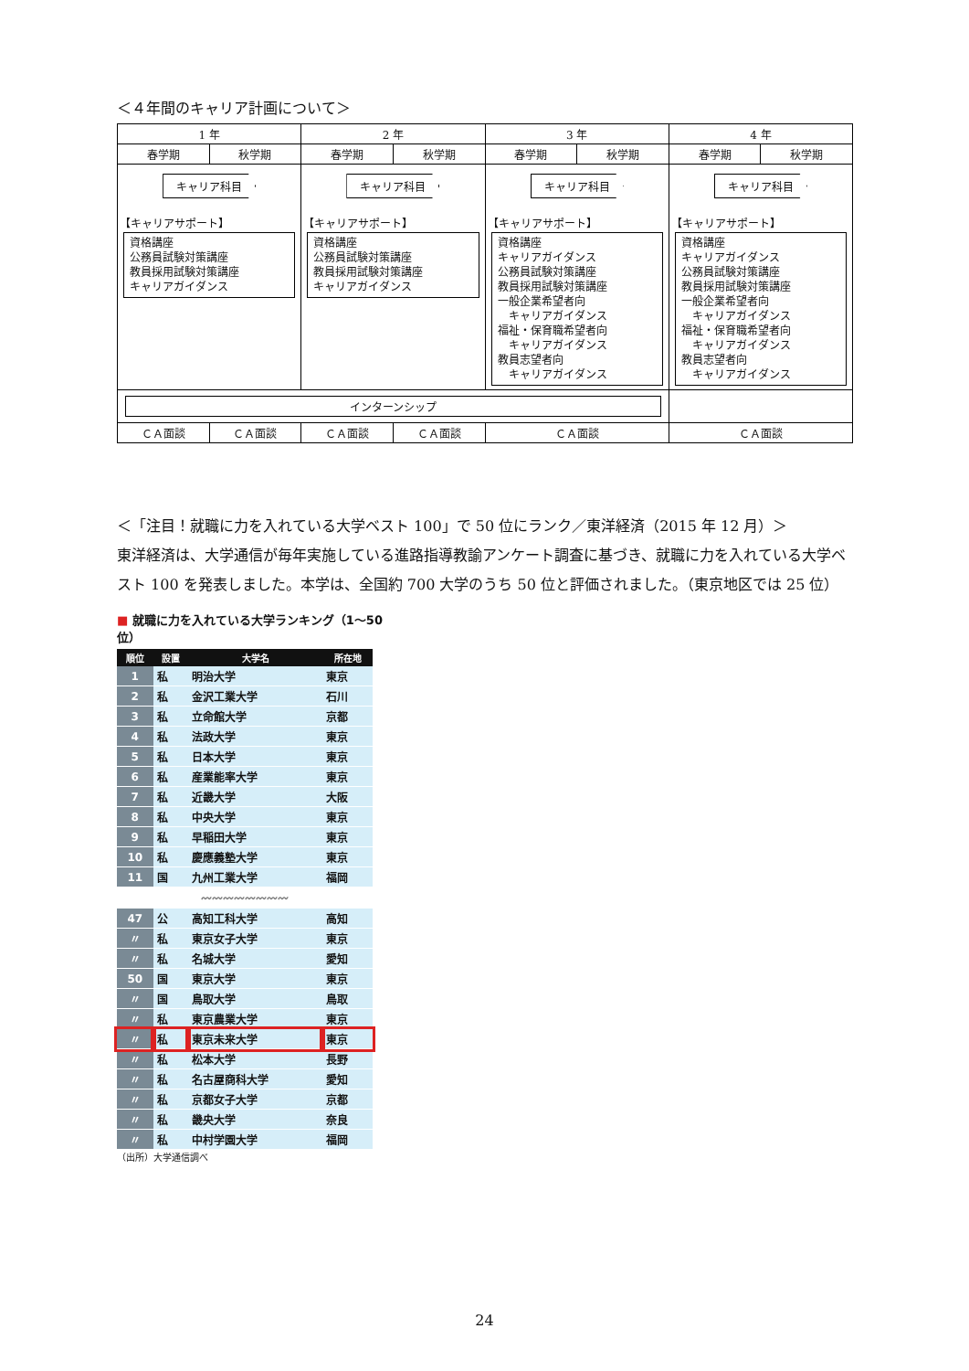＜４年間のキャリア計画について＞
| 1 年 | | 2 年 | | 3 年 | | 4 年 | |
| 春学期 | 秋学期 | 春学期 | 秋学期 | 春学期 | 秋学期 | 春学期 | 秋学期 |
| キャリア科目 【キャリアサポート】 資格講座 公務員試験対策講座 教員採用試験対策講座 キャリアガイダンス | | キャリア科目 【キャリアサポート】 資格講座 公務員試験対策講座 教員採用試験対策講座 キャリアガイダンス | | キャリア科目 【キャリアサポート】 資格講座 キャリアガイダンス 公務員試験対策講座 教員採用試験対策講座 一般企業希望者向 キャリアガイダンス 福祉・保育職希望者向 キャリアガイダンス 教員志望者向 キャリアガイダンス | | キャリア科目 【キャリアサポート】 資格講座 キャリアガイダンス 公務員試験対策講座 教員採用試験対策講座 一般企業希望者向 キャリアガイダンス 福祉・保育職希望者向 キャリアガイダンス 教員志望者向 キャリアガイダンス | |
| インターンシップ | | | | | | | |
| ＣＡ面談 | ＣＡ面談 | ＣＡ面談 | ＣＡ面談 | ＣＡ面談 | | ＣＡ面談 | |
＜「注目！就職に力を入れている大学ベスト 100」で 50 位にランク／東洋経済（2015 年 12 月）＞
東洋経済は、大学通信が毎年実施している進路指導教諭アンケート調査に基づき、就職に力を入れている大学ベスト 100 を発表しました。本学は、全国約 700 大学のうち 50 位と評価されました。（東京地区では 25 位）
■ 就職に力を入れている大学ランキング（1～50位）
| 順位 | 設置 | 大学名 | 所在地 |
| --- | --- | --- | --- |
| 1 | 私 | 明治大学 | 東京 |
| 2 | 私 | 金沢工業大学 | 石川 |
| 3 | 私 | 立命館大学 | 京都 |
| 4 | 私 | 法政大学 | 東京 |
| 5 | 私 | 日本大学 | 東京 |
| 6 | 私 | 産業能率大学 | 東京 |
| 7 | 私 | 近畿大学 | 大阪 |
| 8 | 私 | 中央大学 | 東京 |
| 9 | 私 | 早稲田大学 | 東京 |
| 10 | 私 | 慶應義塾大学 | 東京 |
| 11 | 国 | 九州工業大学 | 福岡 |
| 〰〰〰〰〰〰〰〰 | | | |
| 47 | 公 | 高知工科大学 | 高知 |
| 〃 | 私 | 東京女子大学 | 東京 |
| 〃 | 私 | 名城大学 | 愛知 |
| 50 | 国 | 東京大学 | 東京 |
| 〃 | 国 | 鳥取大学 | 鳥取 |
| 〃 | 私 | 東京農業大学 | 東京 |
| 〃 | 私 | 東京未来大学 | 東京 |
| 〃 | 私 | 松本大学 | 長野 |
| 〃 | 私 | 名古屋商科大学 | 愛知 |
| 〃 | 私 | 京都女子大学 | 京都 |
| 〃 | 私 | 畿央大学 | 奈良 |
| 〃 | 私 | 中村学園大学 | 福岡 |
（出所）大学通信調べ
24